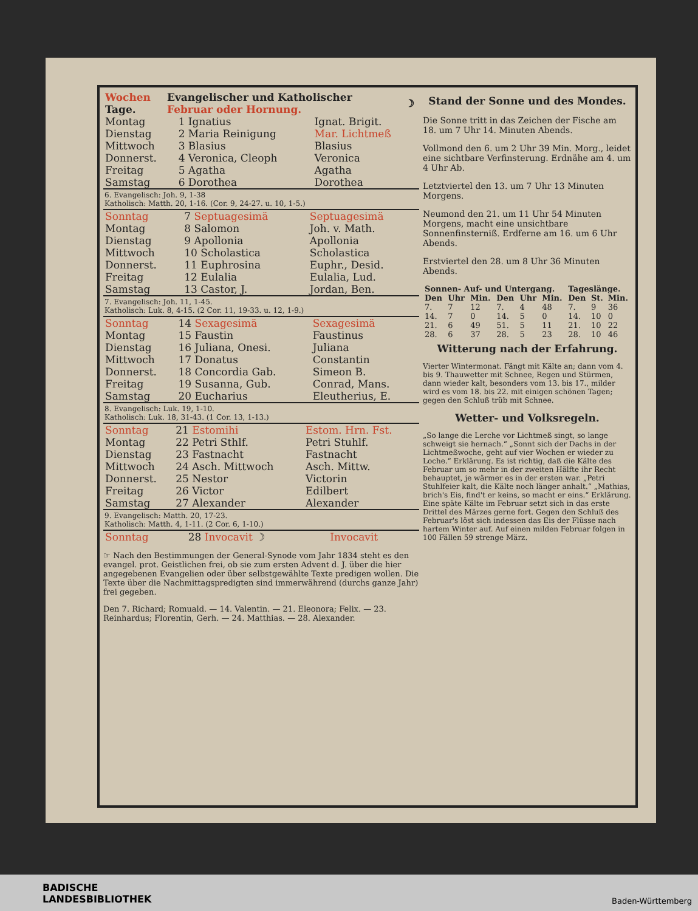| Wochen Tage. | Evangelischer und Katholischer Februar oder Hornung. | ☽ |
| --- | --- | --- |
| Montag | 1 Ignatius | Ignat. Brigit. |
| Dienstag | 2 Maria Reinigung | Mar. Lichtmeß |
| Mittwoch | 3 Blasius | Blasius |
| Donnerst. | 4 Veronica, Cleoph | Veronica |
| Freitag | 5 Agatha | Agatha |
| Samstag | 6 Dorothea | Dorothea |
6. Evangelisch: Joh. 9, 1-38
Katholisch: Matth. 20, 1-16. (Cor. 9, 24-27. u. 10, 1-5.)
| Sonntag | 7 Septuagesimä | Septuagesimä |
| Montag | 8 Salomon | Joh. v. Math. |
| Dienstag | 9 Apollonia | Apollonia |
| Mittwoch | 10 Scholastica | Scholastica |
| Donnerst. | 11 Euphrosina | Euphr., Desid. |
| Freitag | 12 Eulalia | Eulalia, Lud. |
| Samstag | 13 Castor, J. | Jordan, Ben. |
7. Evangelisch: Joh. 11, 1-45.
Katholisch: Luk. 8, 4-15. (2 Cor. 11, 19-33. u. 12, 1-9.)
| Sonntag | 14 Sexagesimä | Sexagesimä |
| Montag | 15 Faustin | Faustinus |
| Dienstag | 16 Juliana, Onesi. | Juliana |
| Mittwoch | 17 Donatus | Constantin |
| Donnerst. | 18 Concordia Gab. | Simeon B. |
| Freitag | 19 Susanna, Gub. | Conrad, Mans. |
| Samstag | 20 Eucharius | Eleutherius, E. |
8. Evangelisch: Luk. 19, 1-10.
Katholisch: Luk. 18, 31-43. (1 Cor. 13, 1-13.)
| Sonntag | 21 Estomihi | Estom. Hrn. Fst. |
| Montag | 22 Petri Sthlf. | Petri Stuhlf. |
| Dienstag | 23 Fastnacht | Fastnacht |
| Mittwoch | 24 Asch. Mittwoch | Asch. Mittw. |
| Donnerst. | 25 Nestor | Victorin |
| Freitag | 26 Victor | Edilbert |
| Samstag | 27 Alexander | Alexander |
9. Evangelisch: Matth. 20, 17-23.
Katholisch: Matth. 4, 1-11. (2 Cor. 6, 1-10.)
| Sonntag | 28 Invocavit ☽ | Invocavit |
☞ Nach den Bestimmungen der General-Synode vom Jahr 1834 steht es den evangel. prot. Geistlichen frei, ob sie zum ersten Advent d. J. über die hier angegebenen Evangelien oder über selbstgewählte Texte predigen wollen. Die Texte über die Nachmittagspredigten sind immerwährend (durchs ganze Jahr) frei gegeben.
Den 7. Richard; Romuald. — 14. Valentin. — 21. Eleonora; Felix. — 23. Reinhardus; Florentin, Gerh. — 24. Matthias. — 28. Alexander.
Stand der Sonne und des Mondes.
Die Sonne tritt in das Zeichen der Fische am 18. um 7 Uhr 14. Minuten Abends.
Vollmond den 6. um 2 Uhr 39 Min. Morg., leidet eine sichtbare Verfinsterung. Erdnähe am 4. um 4 Uhr Ab.
Letztviertel den 13. um 7 Uhr 13 Minuten Morgens.
Neumond den 21. um 11 Uhr 54 Minuten Morgens, macht eine unsichtbare Sonnenfinsterniß. Erdferne am 16. um 6 Uhr Abends.
Erstviertel den 28. um 8 Uhr 36 Minuten Abends.
| Sonnen- Auf- und Untergang. | | | | | | Tageslänge. | | |
| --- | --- | --- | --- | --- | --- | --- | --- | --- |
| Den | Uhr | Min. | Den | Uhr | Min. | Den | St. | Min. |
| 7. | 7 | 12 | 7. | 4 | 48 | 7. | 9 | 36 |
| 14. | 7 | 0 | 14. | 5 | 0 | 14. | 10 | 0 |
| 21. | 6 | 49 | 51. | 5 | 11 | 21. | 10 | 22 |
| 28. | 6 | 37 | 28. | 5 | 23 | 28. | 10 | 46 |
Witterung nach der Erfahrung.
Vierter Wintermonat. Fängt mit Kälte an; dann vom 4. bis 9. Thauwetter mit Schnee, Regen und Stürmen, dann wieder kalt, besonders vom 13. bis 17., milder wird es vom 18. bis 22. mit einigen schönen Tagen; gegen den Schluß trüb mit Schnee.
Wetter- und Volksregeln.
„So lange die Lerche vor Lichtmeß singt, so lange schweigt sie hernach.“ „Sonnt sich der Dachs in der Lichtmeßwoche, geht auf vier Wochen er wieder zu Loche.“ Erklärung. Es ist richtig, daß die Kälte des Februar um so mehr in der zweiten Hälfte ihr Recht behauptet, je wärmer es in der ersten war. „Petri Stuhlfeier kalt, die Kälte noch länger anhalt.“ „Mathias, brich's Eis, find't er keins, so macht er eins.“ Erklärung. Eine späte Kälte im Februar setzt sich in das erste Drittel des Märzes gerne fort. Gegen den Schluß des Februar's löst sich indessen das Eis der Flüsse nach hartem Winter auf. Auf einen milden Februar folgen in 100 Fällen 59 strenge März.
BADISCHE
LANDESBIBLIOTHEK
Baden-Württemberg